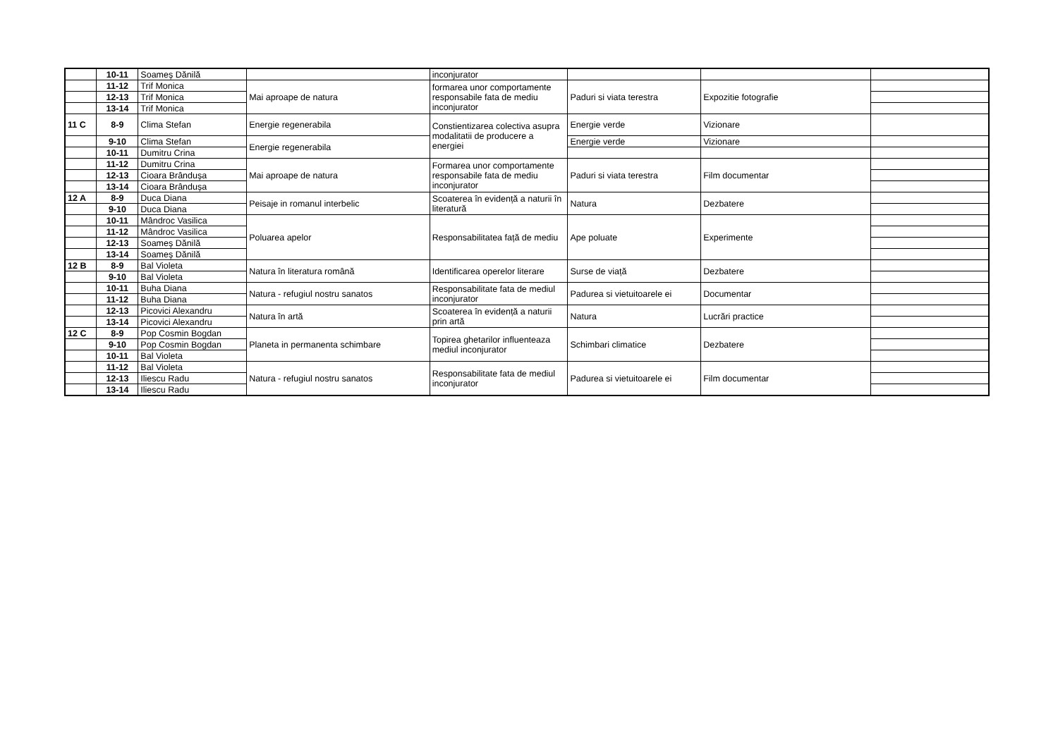| | 10-11 | Soameș Dănilă | | inconjurator | | | |
| | 11-12 | Trif Monica | Mai aproape de natura | formarea unor comportamente responsabile fata de mediu inconjurator | Paduri si viata terestra | Expozitie fotografie | |
| | 12-13 | Trif Monica | | | | | |
| | 13-14 | Trif Monica | | | | | |
| 11 C | 8-9 | Clima Stefan | Energie regenerabila | Constientizarea colectiva asupra modalitatii de producere a energiei | Energie verde | Vizionare | |
| | 9-10 | Clima Stefan | Energie regenerabila | | Energie verde | Vizionare | |
| | 10-11 | Dumitru Crina | | | | | |
| | 11-12 | Dumitru Crina | Mai aproape de natura | Formarea unor comportamente responsabile fata de mediu inconjurator | Paduri si viata terestra | Film documentar | |
| | 12-13 | Cioara Brândușa | | | | | |
| | 13-14 | Cioara Brândușa | | | | | |
| 12 A | 8-9 | Duca Diana | Peisaje in romanul interbelic | Scoaterea în evidență a naturii în literatură | Natura | Dezbatere | |
| | 9-10 | Duca Diana | | | | | |
| | 10-11 | Mândroc Vasilica | Poluarea apelor | Responsabilitatea față de mediu | Ape poluate | Experimente | |
| | 11-12 | Mândroc Vasilica | | | | | |
| | 12-13 | Soameș Dănilă | | | | | |
| | 13-14 | Soameș Dănilă | | | | | |
| 12 B | 8-9 | Bal Violeta | Natura în literatura română | Identificarea operelor literare | Surse de viață | Dezbatere | |
| | 9-10 | Bal Violeta | | | | | |
| | 10-11 | Buha Diana | Natura - refugiul nostru sanatos | Responsabilitate fata de mediul inconjurator | Padurea si vietuitoarele ei | Documentar | |
| | 11-12 | Buha Diana | | | | | |
| | 12-13 | Picovici Alexandru | Natura în artă | Scoaterea în evidență a naturii prin artă | Natura | Lucrări practice | |
| | 13-14 | Picovici Alexandru | | | | | |
| 12 C | 8-9 | Pop Cosmin Bogdan | Planeta in permanenta schimbare | Topirea ghetarilor influenteaza mediul inconjurator | Schimbari climatice | Dezbatere | |
| | 9-10 | Pop Cosmin Bogdan | | | | | |
| | 10-11 | Bal Violeta | | | | | |
| | 11-12 | Bal Violeta | Natura - refugiul nostru sanatos | Responsabilitate fata de mediul inconjurator | Padurea si vietuitoarele ei | Film documentar | |
| | 12-13 | Iliescu Radu | | | | | |
| | 13-14 | Iliescu Radu | | | | | |